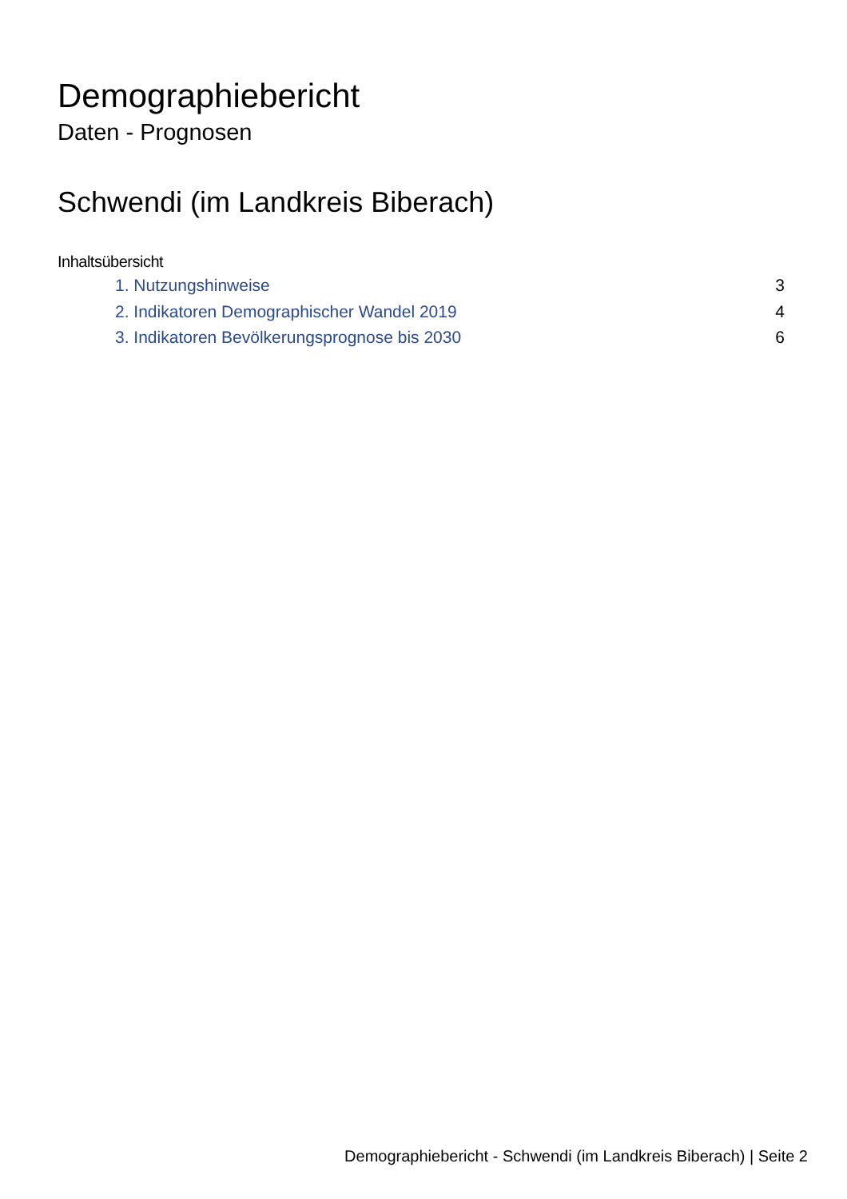Demographiebericht
Daten - Prognosen
Schwendi (im Landkreis Biberach)
Inhaltsübersicht
1. Nutzungshinweise 3
2. Indikatoren Demographischer Wandel 2019 4
3. Indikatoren Bevölkerungsprognose bis 2030 6
Demographiebericht - Schwendi (im Landkreis Biberach) | Seite 2